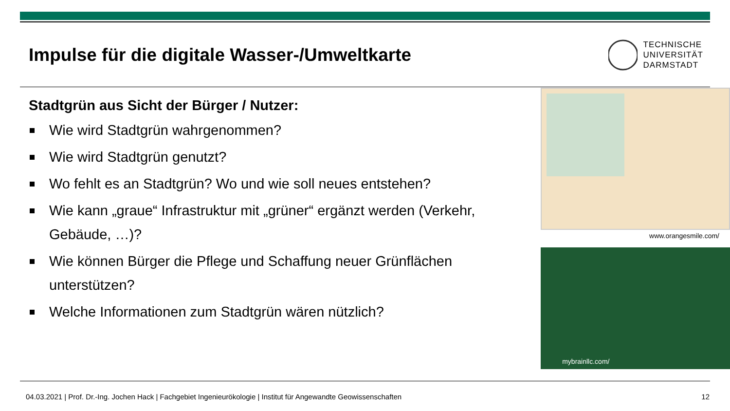Impulse für die digitale Wasser-/Umweltkarte
TECHNISCHE
UNIVERSITÄT
DARMSTADT
Stadtgrün aus Sicht der Bürger / Nutzer:
Wie wird Stadtgrün wahrgenommen?
Wie wird Stadtgrün genutzt?
Wo fehlt es an Stadtgrün? Wo und wie soll neues entstehen?
Wie kann „graue“ Infrastruktur mit „grüner“ ergänzt werden (Verkehr, Gebäude, …)?
Wie können Bürger die Pflege und Schaffung neuer Grünflächen unterstützen?
Welche Informationen zum Stadtgrün wären nützlich?
www.orangesmile.com/
mybrainllc.com/
04.03.2021 | Prof. Dr.-Ing. Jochen Hack | Fachgebiet Ingenieurökologie | Institut für Angewandte Geowissenschaften 12